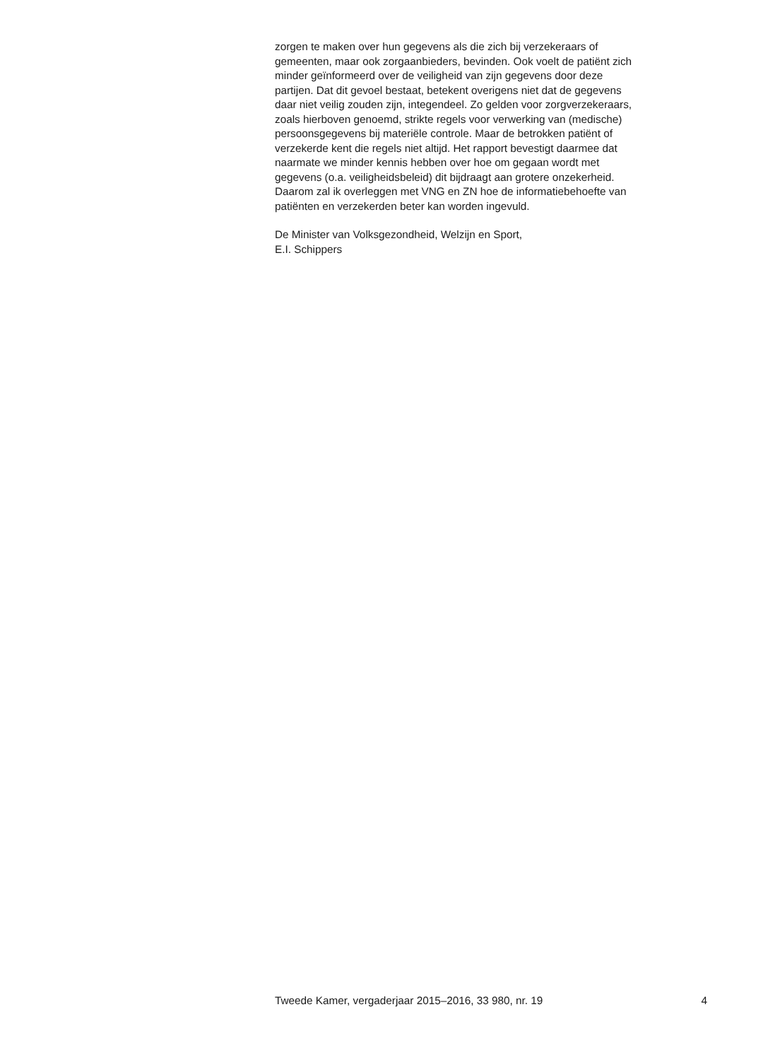zorgen te maken over hun gegevens als die zich bij verzekeraars of
gemeenten, maar ook zorgaanbieders, bevinden. Ook voelt de patiënt zich
minder geïnformeerd over de veiligheid van zijn gegevens door deze
partijen. Dat dit gevoel bestaat, betekent overigens niet dat de gegevens
daar niet veilig zouden zijn, integendeel. Zo gelden voor zorgverzekeraars,
zoals hierboven genoemd, strikte regels voor verwerking van (medische)
persoonsgegevens bij materiële controle. Maar de betrokken patiënt of
verzekerde kent die regels niet altijd. Het rapport bevestigt daarmee dat
naarmate we minder kennis hebben over hoe om gegaan wordt met
gegevens (o.a. veiligheidsbeleid) dit bijdraagt aan grotere onzekerheid.
Daarom zal ik overleggen met VNG en ZN hoe de informatiebehoefte van
patiënten en verzekerden beter kan worden ingevuld.
De Minister van Volksgezondheid, Welzijn en Sport,
E.I. Schippers
Tweede Kamer, vergaderjaar 2015–2016, 33 980, nr. 19 4